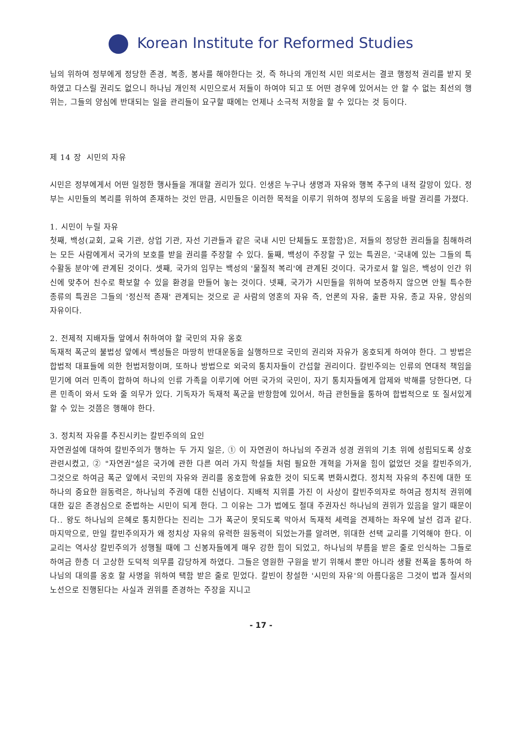Korean Institute for Reformed Studies
님의 위하여 정부에게 정당한 존경, 복종, 봉사를 해야한다는 것, 즉 하나의 개인적 시민 의로서는 결코 행정적 권리를 받지 못하였고 다스릴 권리도 없으니 하나님 개인적 시민으로서 저들이 하여야 되고 또 어떤 경우에 있어서는 안 할 수 없는 최선의 행위는, 그들의 양심에 반대되는 일을 관리들이 요구할 때에는 언제나 소극적 저항을 할 수 있다는 것 등이다.
제 14 장 시민의 자유
시민은 정부에게서 어떤 일정한 행사들을 개대할 권리가 있다. 인생은 누구나 생명과 자유와 행복 추구의 내적 갈망이 있다. 정부는 시민들의 복리를 위하여 존재하는 것인 만큼, 시민들은 이러한 목적을 이루기 위하여 정부의 도움을 바랄 권리를 가졌다.
1. 시민이 누릴 자유
첫째, 백성(교회, 교육 기관, 상업 기관, 자선 기관들과 같은 국내 시민 단체들도 포함함)은, 저들의 정당한 권리들을 침해하려는 모든 사람에게서 국가의 보호를 받을 권리를 주장할 수 있다. 둘째, 백성이 주장할 구 있는 특권은, '국내에 있는 그들의 특수활동 분야'에 관계된 것이다. 셋째, 국가의 임무는 백성의 '물질적 복리'에 관계된 것이다. 국가로서 할 일은, 백성이 인간 위신에 맞추어 친수로 확보할 수 있을 환경을 만들어 놓는 것이다. 넷째, 국가가 시민들을 위하여 보증하지 않으면 안될 특수한 종류의 특권은 그들의 '정신적 존재' 관계되는 것으로 곧 사람의 영혼의 자유 즉, 언론의 자유, 출판 자유, 종교 자유, 양심의 자유이다.
2. 전제적 지배자들 앞에서 취하여야 할 국민의 자유 옹호
독재적 폭군의 불법성 앞에서 백성들은 마땅히 반대운동을 실행하므로 국민의 권리와 자유가 옹호되게 하여야 한다. 그 방법은 합법적 대표들에 의한 헌법저항이며, 또하나 방법으로 외국의 통치자들이 간섭할 권리이다. 칼빈주의는 인류의 연대적 책임을 믿기에 여러 민족이 합하여 하나의 인류 가족을 이루기에 어떤 국가의 국민이, 자기 통치자들에게 압제와 박해를 당한다면, 다른 민족이 와서 도와 줄 의무가 있다. 기독자가 독재적 폭군을 반항함에 있어서, 하급 관헌들을 통하여 합법적으로 또 질서있게 할 수 있는 것쯤은 행해야 한다.
3. 정치적 자유를 추진시키는 칼빈주의의 요인
자연권설에 대하여 칼빈주의가 행하는 두 가지 일은, ① 이 자연권이 하나님의 주권과 성경 권위의 기초 위에 성립되도록 상호 관련시켰고, ② "자연권"설은 국가에 관한 다른 여러 가지 학설들 처럼 필요한 개혁을 가져올 힘이 없었던 것을 칼빈주의가, 그것으로 하여금 폭군 앞에서 국민의 자유와 권리를 옹호함에 유효한 것이 되도록 변화시켰다. 정치적 자유의 추진에 대한 또 하나의 중요한 원동력은, 하나님의 주권에 대한 신념이다. 지배적 지위를 가진 이 사상이 칼빈주의자로 하여금 정치적 권위에 대한 깊은 존경심으로 준법하는 시민이 되게 한다. 그 이유는 그가 법에도 절대 주권자신 하나님의 권위가 있음을 알기 때문이다.. 왕도 하나님의 은혜로 통치한다는 진리는 그가 폭군이 못되도록 막아서 독재적 세력을 견제하는 좌우에 날선 검과 같다. 마지막으로, 만일 칼빈주의자가 왜 정치상 자유의 유력한 원동력이 되었는가를 알려면, 위대한 선택 교리를 기억해야 한다. 이 교리는 역사상 칼빈주의가 성행될 때에 그 신봉자들에게 매우 강한 힘이 되었고, 하나님의 부름을 받은 줄로 인식하는 그들로 하여금 한층 더 고상한 도덕적 의무를 감당하게 하였다. 그들은 영원한 구원을 받기 위해서 뿐만 아니라 생활 전폭을 통하여 하나님의 대의를 옹호 할 사명을 위하여 택함 받은 줄로 믿었다. 칼빈이 창설한 '시민의 자유'의 아름다움은 그것이 법과 질서의 노선으로 진행된다는 사실과 권위를 존경하는 주장을 지니고
- 17 -